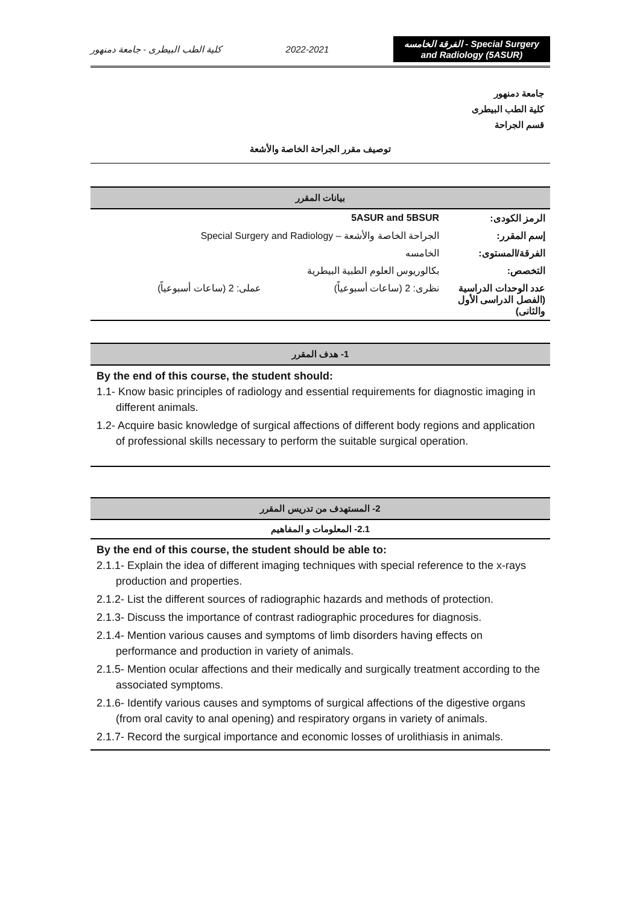كلية الطب البيطرى - جامعة دمنهور 2022-2021 الفرقة الخامسه - Special Surgery and Radiology (5ASUR)
جامعة دمنهور
كلية الطب البيطرى
قسم الجراحة
توصيف مقرر الجراحة الخاصة والأشعة
بيانات المقرر
| الرمز الكودى: | 5ASUR and 5BSUR | |
| إسم المقرر: | الجراحة الخاصة والأشعة – Special Surgery and Radiology | |
| الفرقة/المستوى: | الخامسه | |
| التخصص: | بكالوريوس العلوم الطبية البيطرية | |
| عدد الوحدات الدراسية (الفصل الدراسى الأول والثانى) | نظرى: 2 (ساعات أسبوعياً) | عملى: 2 (ساعات أسبوعياً) |
1- هدف المقرر
By the end of this course, the student should:
1.1- Know basic principles of radiology and essential requirements for diagnostic imaging in different animals.
1.2- Acquire basic knowledge of surgical affections of different body regions and application of professional skills necessary to perform the suitable surgical operation.
2- المستهدف من تدريس المقرر
2.1- المعلومات و المفاهيم
By the end of this course, the student should be able to:
2.1.1- Explain the idea of different imaging techniques with special reference to the x-rays production and properties.
2.1.2- List the different sources of radiographic hazards and methods of protection.
2.1.3- Discuss the importance of contrast radiographic procedures for diagnosis.
2.1.4- Mention various causes and symptoms of limb disorders having effects on performance and production in variety of animals.
2.1.5- Mention ocular affections and their medically and surgically treatment according to the associated symptoms.
2.1.6- Identify various causes and symptoms of surgical affections of the digestive organs (from oral cavity to anal opening) and respiratory organs in variety of animals.
2.1.7- Record the surgical importance and economic losses of urolithiasis in animals.